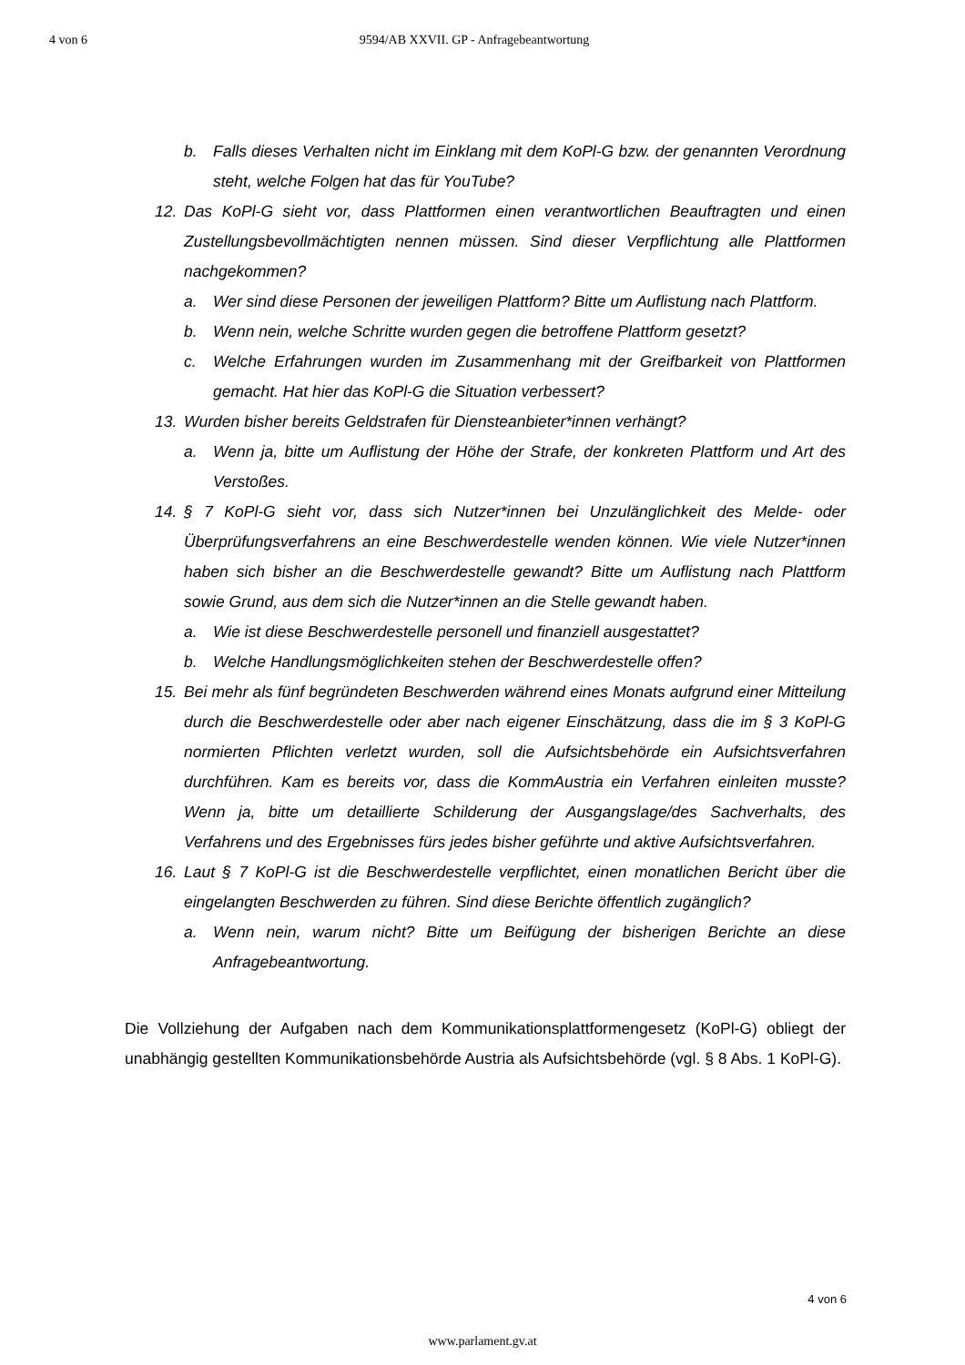4 von 6 9594/AB XXVII. GP - Anfragebeantwortung
b. Falls dieses Verhalten nicht im Einklang mit dem KoPl-G bzw. der genannten Verordnung steht, welche Folgen hat das für YouTube?
12. Das KoPl-G sieht vor, dass Plattformen einen verantwortlichen Beauftragten und einen Zustellungsbevollmächtigten nennen müssen. Sind dieser Verpflichtung alle Plattformen nachgekommen?
a. Wer sind diese Personen der jeweiligen Plattform? Bitte um Auflistung nach Plattform.
b. Wenn nein, welche Schritte wurden gegen die betroffene Plattform gesetzt?
c. Welche Erfahrungen wurden im Zusammenhang mit der Greifbarkeit von Plattformen gemacht. Hat hier das KoPl-G die Situation verbessert?
13. Wurden bisher bereits Geldstrafen für Diensteanbieter*innen verhängt?
a. Wenn ja, bitte um Auflistung der Höhe der Strafe, der konkreten Plattform und Art des Verstoßes.
14. § 7 KoPl-G sieht vor, dass sich Nutzer*innen bei Unzulänglichkeit des Melde- oder Überprüfungsverfahrens an eine Beschwerdestelle wenden können. Wie viele Nutzer*innen haben sich bisher an die Beschwerdestelle gewandt? Bitte um Auflistung nach Plattform sowie Grund, aus dem sich die Nutzer*innen an die Stelle gewandt haben.
a. Wie ist diese Beschwerdestelle personell und finanziell ausgestattet?
b. Welche Handlungsmöglichkeiten stehen der Beschwerdestelle offen?
15. Bei mehr als fünf begründeten Beschwerden während eines Monats aufgrund einer Mitteilung durch die Beschwerdestelle oder aber nach eigener Einschätzung, dass die im § 3 KoPl-G normierten Pflichten verletzt wurden, soll die Aufsichtsbehörde ein Aufsichtsverfahren durchführen. Kam es bereits vor, dass die KommAustria ein Verfahren einleiten musste? Wenn ja, bitte um detaillierte Schilderung der Ausgangslage/des Sachverhalts, des Verfahrens und des Ergebnisses fürs jedes bisher geführte und aktive Aufsichtsverfahren.
16. Laut § 7 KoPl-G ist die Beschwerdestelle verpflichtet, einen monatlichen Bericht über die eingelangten Beschwerden zu führen. Sind diese Berichte öffentlich zugänglich?
a. Wenn nein, warum nicht? Bitte um Beifügung der bisherigen Berichte an diese Anfragebeantwortung.
Die Vollziehung der Aufgaben nach dem Kommunikationsplattformengesetz (KoPl-G) obliegt der unabhängig gestellten Kommunikationsbehörde Austria als Aufsichtsbehörde (vgl. § 8 Abs. 1 KoPl-G).
4 von 6
www.parlament.gv.at